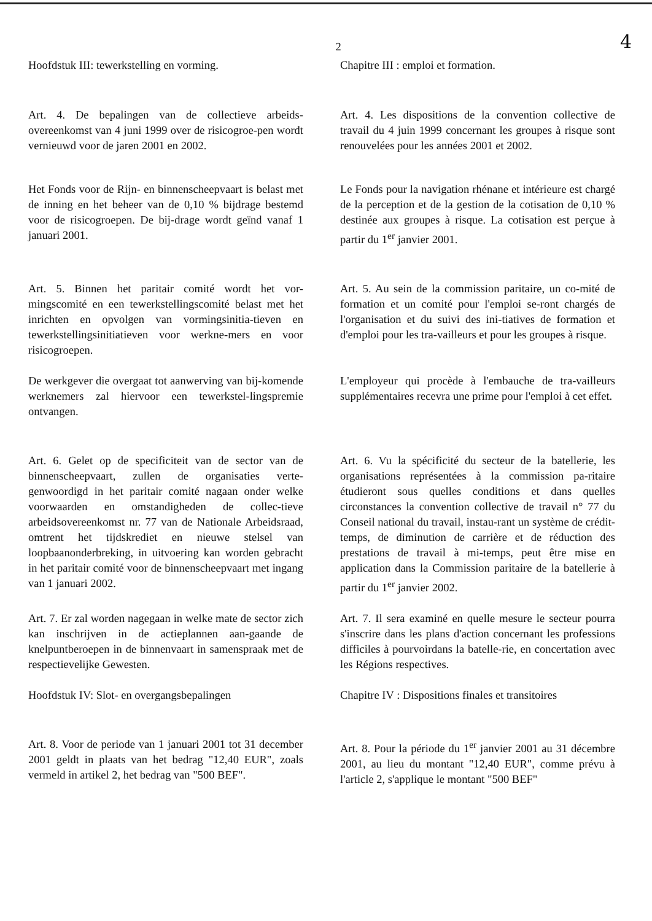2
4
Hoofdstuk III: tewerkstelling en vorming.
Chapitre III : emploi et formation.
Art. 4. De bepalingen van de collectieve arbeids-overeenkomst van 4 juni 1999 over de risicogroe-pen wordt vernieuwd voor de jaren 2001 en 2002.
Art. 4. Les dispositions de la convention collective de travail du 4 juin 1999 concernant les groupes à risque sont renouvelées pour les années 2001 et 2002.
Het Fonds voor de Rijn- en binnenscheepvaart is belast met de inning en het beheer van de 0,10 % bijdrage bestemd voor de risicogroepen. De bij-drage wordt geïnd vanaf 1 januari 2001.
Le Fonds pour la navigation rhénane et intérieure est chargé de la perception et de la gestion de la cotisation de 0,10 % destinée aux groupes à risque. La cotisation est perçue à partir du 1<sup>er</sup> janvier 2001.
Art. 5. Binnen het paritair comité wordt het vor-mingscomité en een tewerkstellingscomité belast met het inrichten en opvolgen van vormingsinitia-tieven en tewerkstellingsinitiatieven voor werkne-mers en voor risicogroepen.
Art. 5. Au sein de la commission paritaire, un co-mité de formation et un comité pour l'emploi se-ront chargés de l'organisation et du suivi des ini-tiatives de formation et d'emploi pour les tra-vailleurs et pour les groupes à risque.
De werkgever die overgaat tot aanwerving van bij-komende werknemers zal hiervoor een tewerkstel-lingspremie ontvangen.
L'employeur qui procède à l'embauche de tra-vailleurs supplémentaires recevra une prime pour l'emploi à cet effet.
Art. 6. Gelet op de specificiteit van de sector van de binnenscheepvaart, zullen de organisaties verte-genwoordigd in het paritair comité nagaan onder welke voorwaarden en omstandigheden de collec-tieve arbeidsovereenkomst nr. 77 van de Nationale Arbeidsraad, omtrent het tijdskrediet en nieuwe stelsel van loopbaanonderbreking, in uitvoering kan worden gebracht in het paritair comité voor de binnenscheepvaart met ingang van 1 januari 2002.
Art. 6. Vu la spécificité du secteur de la batellerie, les organisations représentées à la commission pa-ritaire étudieront sous quelles conditions et dans quelles circonstances la convention collective de travail n° 77 du Conseil national du travail, instau-rant un système de crédit-temps, de diminution de carrière et de réduction des prestations de travail à mi-temps, peut être mise en application dans la Commission paritaire de la batellerie à partir du 1<sup>er</sup> janvier 2002.
Art. 7. Er zal worden nagegaan in welke mate de sector zich kan inschrijven in de actieplannen aan-gaande de knelpuntberoepen in de binnenvaart in samenspraak met de respectievelijke Gewesten.
Art. 7. Il sera examiné en quelle mesure le secteur pourra s'inscrire dans les plans d'action concernant les professions difficiles à pourvoirdans la batelle-rie, en concertation avec les Régions respectives.
Hoofdstuk IV: Slot- en overgangsbepalingen
Chapitre IV : Dispositions finales et transitoires
Art. 8. Voor de periode van 1 januari 2001 tot 31 december 2001 geldt in plaats van het bedrag "12,40 EUR", zoals vermeld in artikel 2, het bedrag van "500 BEF".
Art. 8. Pour la période du 1<sup>er</sup> janvier 2001 au 31 décembre 2001, au lieu du montant "12,40 EUR", comme prévu à l'article 2, s'applique le montant "500 BEF"